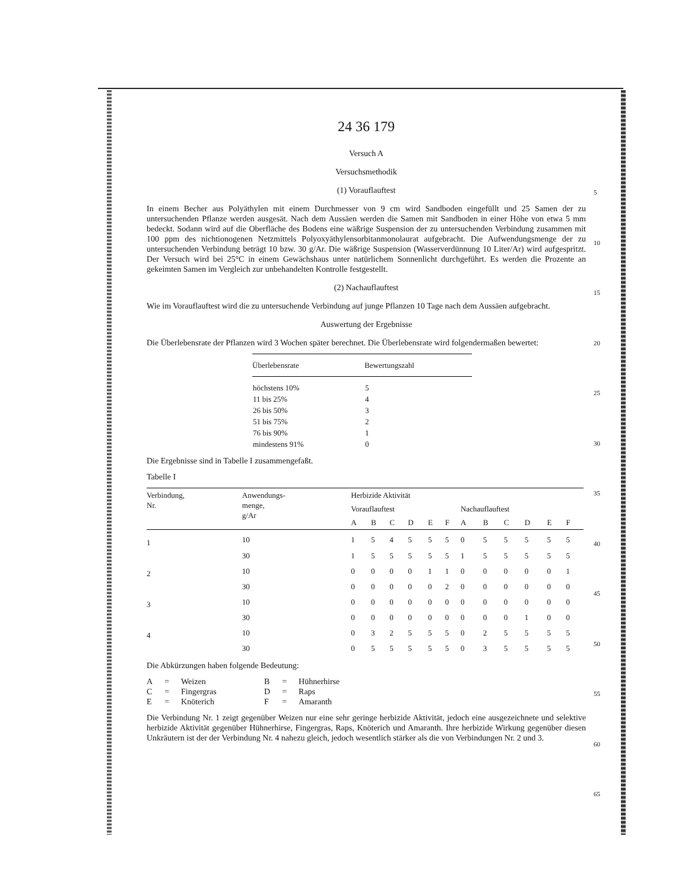24 36 179
Versuch A
Versuchsmethodik
(1) Vorauflauftest
In einem Becher aus Polyäthylen mit einem Durchmesser von 9 cm wird Sandboden eingefüllt und 25 Samen der zu untersuchenden Pflanze werden ausgesät. Nach dem Aussäen werden die Samen mit Sandboden in einer Höhe von etwa 5 mm bedeckt. Sodann wird auf die Oberfläche des Bodens eine wäßrige Suspension der zu untersuchenden Verbindung zusammen mit 100 ppm des nichtionogenen Netzmittels Polyoxyäthylensorbitanmonolaurat aufgebracht. Die Aufwendungsmenge der zu untersuchenden Verbindung beträgt 10 bzw. 30 g/Ar. Die wäßrige Suspension (Wasserverdünnung 10 Liter/Ar) wird aufgespritzt. Der Versuch wird bei 25°C in einem Gewächshaus unter natürlichem Sonnenlicht durchgeführt. Es werden die Prozente an gekeimten Samen im Vergleich zur unbehandelten Kontrolle festgestellt.
(2) Nachauflauftest
Wie im Vorauflauftest wird die zu untersuchende Verbindung auf junge Pflanzen 10 Tage nach dem Aussäen aufgebracht.
Auswertung der Ergebnisse
Die Überlebensrate der Pflanzen wird 3 Wochen später berechnet. Die Überlebensrate wird folgendermaßen bewertet:
| Überlebensrate | Bewertungszahl |
| --- | --- |
| höchstens 10% | 5 |
| 11 bis 25% | 4 |
| 26 bis 50% | 3 |
| 51 bis 75% | 2 |
| 76 bis 90% | 1 |
| mindestens 91% | 0 |
Die Ergebnisse sind in Tabelle I zusammengefaßt.
Tabelle I
| Verbindung, Nr. | Anwendungs- menge, g/Ar | Herbizide Aktivität | | | | | | | | | | | |
| --- | --- | --- | --- | --- | --- | --- | --- | --- | --- | --- | --- | --- | --- |
| | | Vorauflauftest | | | | | | Nachauflauftest | | | | | |
| | | A | B | C | D | E | F | A | B | C | D | E | F |
| 1 | 10 | 1 | 5 | 4 | 5 | 5 | 5 | 0 | 5 | 5 | 5 | 5 | 5 |
| | 30 | 1 | 5 | 5 | 5 | 5 | 5 | 1 | 5 | 5 | 5 | 5 | 5 |
| 2 | 10 | 0 | 0 | 0 | 0 | 1 | 1 | 0 | 0 | 0 | 0 | 0 | 1 |
| | 30 | 0 | 0 | 0 | 0 | 0 | 2 | 0 | 0 | 0 | 0 | 0 | 0 |
| 3 | 10 | 0 | 0 | 0 | 0 | 0 | 0 | 0 | 0 | 0 | 0 | 0 | 0 |
| | 30 | 0 | 0 | 0 | 0 | 0 | 0 | 0 | 0 | 0 | 1 | 0 | 0 |
| 4 | 10 | 0 | 3 | 2 | 5 | 5 | 5 | 0 | 2 | 5 | 5 | 5 | 5 |
| | 30 | 0 | 5 | 5 | 5 | 5 | 5 | 0 | 3 | 5 | 5 | 5 | 5 |
Die Abkürzungen haben folgende Bedeutung:
| A | = | Weizen | B | = | Hühnerhirse |
| C | = | Fingergras | D | = | Raps |
| E | = | Knöterich | F | = | Amaranth |
Die Verbindung Nr. 1 zeigt gegenüber Weizen nur eine sehr geringe herbizide Aktivität, jedoch eine ausgezeichnete und selektive herbizide Aktivität gegenüber Hühnerhirse, Fingergras, Raps, Knöterich und Amaranth. Ihre herbizide Wirkung gegenüber diesen Unkräutern ist der der Verbindung Nr. 4 nahezu gleich, jedoch wesentlich stärker als die von Verbindungen Nr. 2 und 3.
5
10
15
20
25
30
35
40
45
50
55
60
65